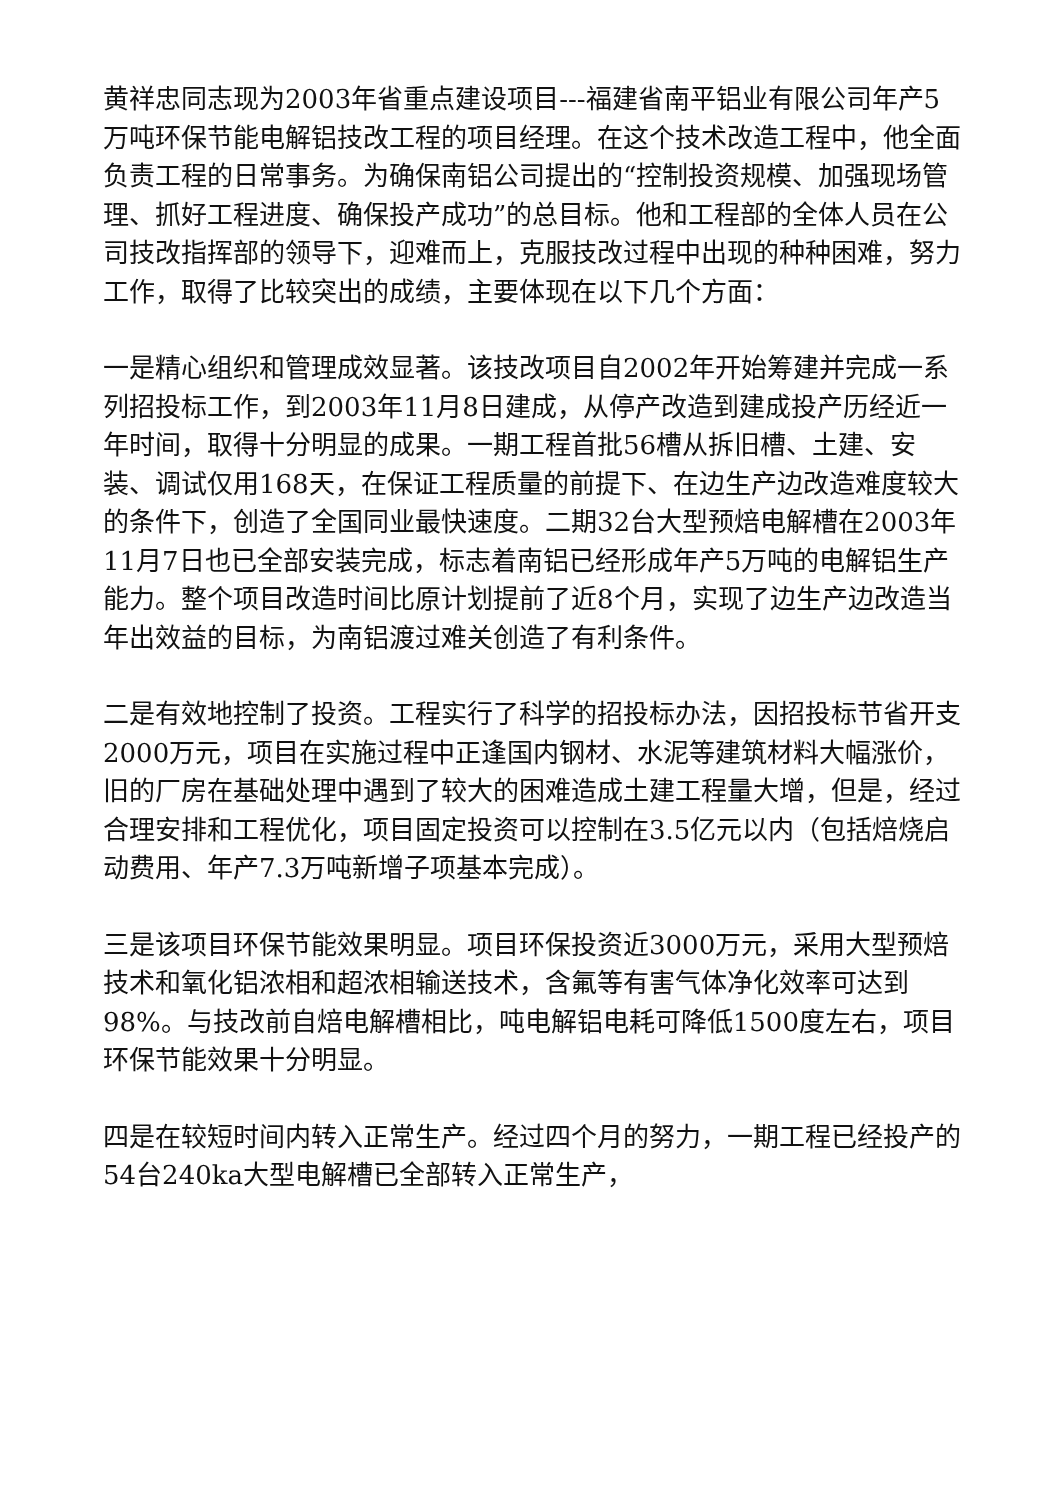黄祥忠同志现为2003年省重点建设项目---福建省南平铝业有限公司年产5万吨环保节能电解铝技改工程的项目经理。在这个技术改造工程中，他全面负责工程的日常事务。为确保南铝公司提出的“控制投资规模、加强现场管理、抓好工程进度、确保投产成功”的总目标。他和工程部的全体人员在公司技改指挥部的领导下，迎难而上，克服技改过程中出现的种种困难，努力工作，取得了比较突出的成绩，主要体现在以下几个方面：
一是精心组织和管理成效显著。该技改项目自2002年开始筹建并完成一系列招投标工作，到2003年11月8日建成，从停产改造到建成投产历经近一年时间，取得十分明显的成果。一期工程首批56槽从拆旧槽、土建、安装、调试仅用168天，在保证工程质量的前提下、在边生产边改造难度较大的条件下，创造了全国同业最快速度。二期32台大型预焙电解槽在2003年11月7日也已全部安装完成，标志着南铝已经形成年产5万吨的电解铝生产能力。整个项目改造时间比原计划提前了近8个月，实现了边生产边改造当年出效益的目标，为南铝渡过难关创造了有利条件。
二是有效地控制了投资。工程实行了科学的招投标办法，因招投标节省开支2000万元，项目在实施过程中正逢国内钢材、水泥等建筑材料大幅涨价，旧的厂房在基础处理中遇到了较大的困难造成土建工程量大增，但是，经过合理安排和工程优化，项目固定投资可以控制在3.5亿元以内（包括焙烧启动费用、年产7.3万吨新增子项基本完成）。
三是该项目环保节能效果明显。项目环保投资近3000万元，采用大型预焙技术和氧化铝浓相和超浓相输送技术，含氟等有害气体净化效率可达到98%。与技改前自焙电解槽相比，吨电解铝电耗可降低1500度左右，项目环保节能效果十分明显。
四是在较短时间内转入正常生产。经过四个月的努力，一期工程已经投产的54台240ka大型电解槽已全部转入正常生产，